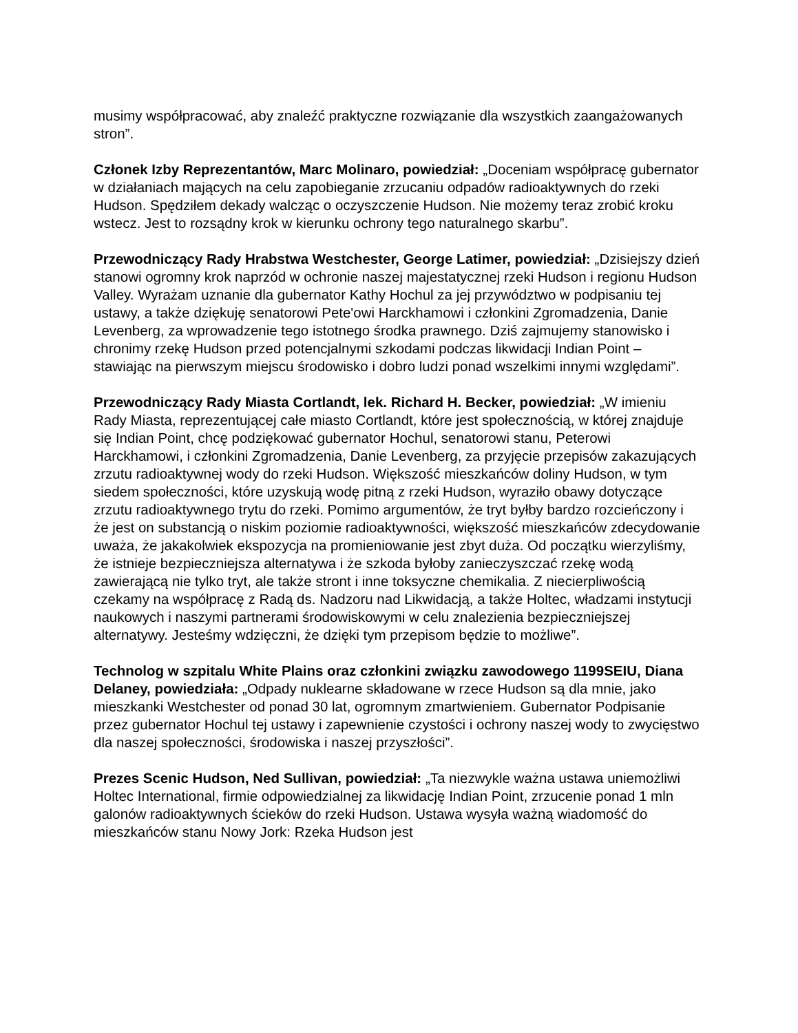musimy współpracować, aby znaleźć praktyczne rozwiązanie dla wszystkich zaangażowanych stron”.
Członek Izby Reprezentantów, Marc Molinaro, powiedział: „Doceniam współpracę gubernator w działaniach mających na celu zapobieganie zrzucaniu odpadów radioaktywnych do rzeki Hudson. Spędziłem dekady walcząc o oczyszczenie Hudson. Nie możemy teraz zrobić kroku wstecz. Jest to rozsądny krok w kierunku ochrony tego naturalnego skarbu”.
Przewodniczący Rady Hrabstwa Westchester, George Latimer, powiedział: „Dzisiejszy dzień stanowi ogromny krok naprzód w ochronie naszej majestatycznej rzeki Hudson i regionu Hudson Valley. Wyrażam uznanie dla gubernator Kathy Hochul za jej przywództwo w podpisaniu tej ustawy, a także dziękuję senatorowi Pete'owi Harckhamowi i członkini Zgromadzenia, Danie Levenberg, za wprowadzenie tego istotnego środka prawnego. Dziś zajmujemy stanowisko i chronimy rzekę Hudson przed potencjalnymi szkodami podczas likwidacji Indian Point – stawiając na pierwszym miejscu środowisko i dobro ludzi ponad wszelkimi innymi względami”.
Przewodniczący Rady Miasta Cortlandt, lek. Richard H. Becker, powiedział: „W imieniu Rady Miasta, reprezentującej całe miasto Cortlandt, które jest społecznością, w której znajduje się Indian Point, chcę podziękować gubernator Hochul, senatorowi stanu, Peterowi Harckhamowi, i członkini Zgromadzenia, Danie Levenberg, za przyjęcie przepisów zakazujących zrzutu radioaktywnej wody do rzeki Hudson. Większość mieszkańców doliny Hudson, w tym siedem społeczności, które uzyskują wodę pitną z rzeki Hudson, wyraziło obawy dotyczące zrzutu radioaktywnego trytu do rzeki. Pomimo argumentów, że tryt byłby bardzo rozcieńczony i że jest on substancją o niskim poziomie radioaktywności, większość mieszkańców zdecydowanie uważa, że jakakolwiek ekspozycja na promieniowanie jest zbyt duża. Od początku wierzyliśmy, że istnieje bezpieczniejsza alternatywa i że szkoda byłoby zanieczyszczać rzekę wodą zawierającą nie tylko tryt, ale także stront i inne toksyczne chemikalia. Z niecierpliwością czekamy na współpracę z Radą ds. Nadzoru nad Likwidacją, a także Holtec, władzami instytucji naukowych i naszymi partnerami środowiskowymi w celu znalezienia bezpieczniejszej alternatywy. Jesteśmy wdzięczni, że dzięki tym przepisom będzie to możliwe”.
Technolog w szpitalu White Plains oraz członkini związku zawodowego 1199SEIU, Diana Delaney, powiedziała: „Odpady nuklearne składowane w rzece Hudson są dla mnie, jako mieszkanki Westchester od ponad 30 lat, ogromnym zmartwieniem. Gubernator Podpisanie przez gubernator Hochul tej ustawy i zapewnienie czystości i ochrony naszej wody to zwycięstwo dla naszej społeczności, środowiska i naszej przyszłości”.
Prezes Scenic Hudson, Ned Sullivan, powiedział: „Ta niezwykle ważna ustawa uniemożliwi Holtec International, firmie odpowiedzialnej za likwidację Indian Point, zrzucenie ponad 1 mln galonów radioaktywnych ścieków do rzeki Hudson. Ustawa wysyła ważną wiadomość do mieszkańców stanu Nowy Jork: Rzeka Hudson jest